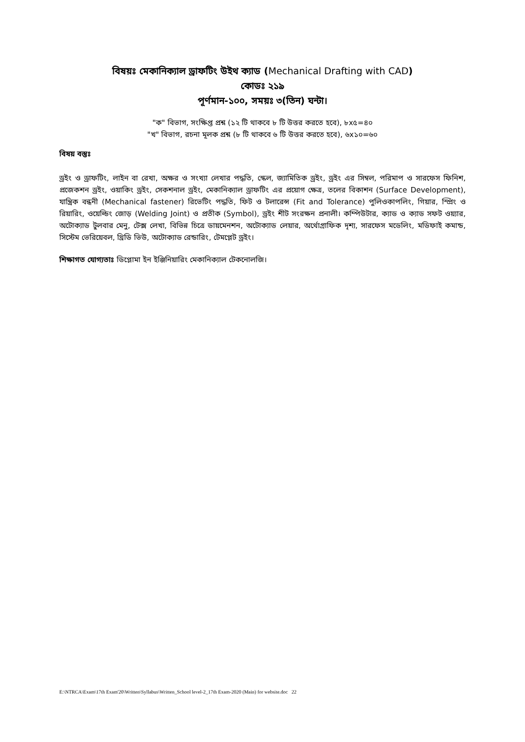বিষয়ঃ মেকানিক্যাল ড্রাফটিং উইথ ক্যাড (Mechanical Drafting with CAD)
কোডঃ ২১৯
পূর্ণমান-১০০, সময়ঃ ৩(তিন) ঘন্টা।
"ক" বিভাগ, সংক্ষিপ্ত প্রশ্ন (১২ টি থাকবে ৮ টি উত্তর করতে হবে), ৮x৫=৪০
"খ" বিভাগ, রচনা মূলক প্রশ্ন (৮ টি থাকবে ৬ টি উত্তর করতে হবে), ৬x১০=৬০
বিষয় বস্তুঃ
ড্রইং ও ড্রাফটিং, লাইন বা রেখা, অক্ষর ও সংখ্যা লেখার পদ্ধতি, স্কেল, জ্যামিতিক ড্রইং, ড্রইং এর সিম্বল, পরিমাপ ও সারফেস ফিনিশ, প্রজেকশন ড্রইং, ওয়াকিং ড্রইং, সেকশনাল ড্রইং, মেকানিক্যাল ড্রাফটিং এর প্রয়োগ ক্ষেত্র, তলের বিকাশন (Surface Development), যান্ত্রিক বন্ধনী (Mechanical fastener) রিভেটিং পদ্ধতি, ফিট ও টলারেন্স (Fit and Tolerance) পুলিওকাপলিং, গিয়ার, স্প্রিং ও রিয়ারিং, ওয়েল্ডিং জোড় (Welding Joint) ও প্রতীক (Symbol), ড্রইং শীট সংরক্ষন প্রনালী। কম্পিউটার, ক্যাড ও ক্যাড সফট ওয়্যার, অটোক্যাড টুলবার মেনু, টেক্স লেখা, বিভিন্ন চিত্রে ডায়মেনশন, অটোক্যাড লেয়ার, অর্থোগ্রাফিক দৃশ্য, সারফেস মডেলিং, মডিফাই কমান্ড, সিস্টেম ভেরিয়েবল, থ্রিডি ভিউ, অটোক্যাড রেন্ডারিং, টেমপ্লেট ড্রইং।
শিক্ষাগত যোগ্যতাঃ ডিপ্লোমা ইন ইঞ্জিনিয়ারিং মেকানিক্যাল টেকনোলজি।
E:\NTRCA\Exam\17th Exam'20\Written\Syllabus\Written_School level-2_17th Exam-2020 (Main) for website.doc 22